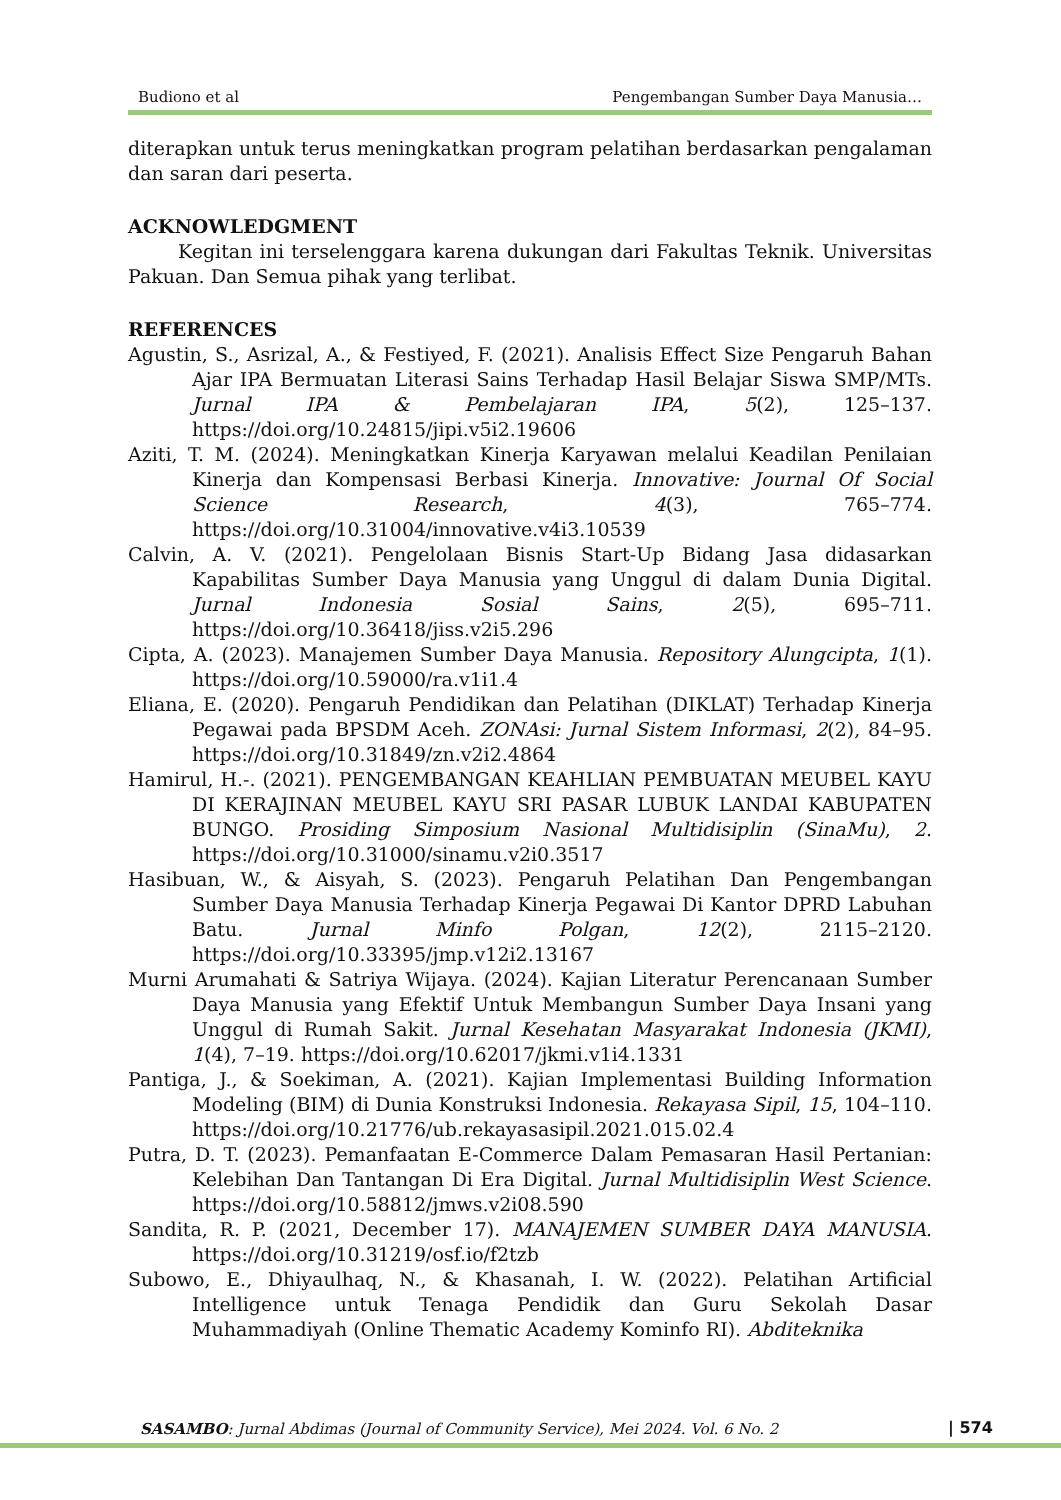Budiono et al Pengembangan Sumber Daya Manusia…
diterapkan untuk terus meningkatkan program pelatihan berdasarkan pengalaman dan saran dari peserta.
ACKNOWLEDGMENT
Kegitan ini terselenggara karena dukungan dari Fakultas Teknik. Universitas Pakuan. Dan Semua pihak yang terlibat.
REFERENCES
Agustin, S., Asrizal, A., & Festiyed, F. (2021). Analisis Effect Size Pengaruh Bahan Ajar IPA Bermuatan Literasi Sains Terhadap Hasil Belajar Siswa SMP/MTs. Jurnal IPA & Pembelajaran IPA, 5(2), 125–137. https://doi.org/10.24815/jipi.v5i2.19606
Aziti, T. M. (2024). Meningkatkan Kinerja Karyawan melalui Keadilan Penilaian Kinerja dan Kompensasi Berbasi Kinerja. Innovative: Journal Of Social Science Research, 4(3), 765–774. https://doi.org/10.31004/innovative.v4i3.10539
Calvin, A. V. (2021). Pengelolaan Bisnis Start-Up Bidang Jasa didasarkan Kapabilitas Sumber Daya Manusia yang Unggul di dalam Dunia Digital. Jurnal Indonesia Sosial Sains, 2(5), 695–711. https://doi.org/10.36418/jiss.v2i5.296
Cipta, A. (2023). Manajemen Sumber Daya Manusia. Repository Alungcipta, 1(1). https://doi.org/10.59000/ra.v1i1.4
Eliana, E. (2020). Pengaruh Pendidikan dan Pelatihan (DIKLAT) Terhadap Kinerja Pegawai pada BPSDM Aceh. ZONAsi: Jurnal Sistem Informasi, 2(2), 84–95. https://doi.org/10.31849/zn.v2i2.4864
Hamirul, H.-. (2021). PENGEMBANGAN KEAHLIAN PEMBUATAN MEUBEL KAYU DI KERAJINAN MEUBEL KAYU SRI PASAR LUBUK LANDAI KABUPATEN BUNGO. Prosiding Simposium Nasional Multidisiplin (SinaMu), 2. https://doi.org/10.31000/sinamu.v2i0.3517
Hasibuan, W., & Aisyah, S. (2023). Pengaruh Pelatihan Dan Pengembangan Sumber Daya Manusia Terhadap Kinerja Pegawai Di Kantor DPRD Labuhan Batu. Jurnal Minfo Polgan, 12(2), 2115–2120. https://doi.org/10.33395/jmp.v12i2.13167
Murni Arumahati & Satriya Wijaya. (2024). Kajian Literatur Perencanaan Sumber Daya Manusia yang Efektif Untuk Membangun Sumber Daya Insani yang Unggul di Rumah Sakit. Jurnal Kesehatan Masyarakat Indonesia (JKMI), 1(4), 7–19. https://doi.org/10.62017/jkmi.v1i4.1331
Pantiga, J., & Soekiman, A. (2021). Kajian Implementasi Building Information Modeling (BIM) di Dunia Konstruksi Indonesia. Rekayasa Sipil, 15, 104–110. https://doi.org/10.21776/ub.rekayasasipil.2021.015.02.4
Putra, D. T. (2023). Pemanfaatan E-Commerce Dalam Pemasaran Hasil Pertanian: Kelebihan Dan Tantangan Di Era Digital. Jurnal Multidisiplin West Science. https://doi.org/10.58812/jmws.v2i08.590
Sandita, R. P. (2021, December 17). MANAJEMEN SUMBER DAYA MANUSIA. https://doi.org/10.31219/osf.io/f2tzb
Subowo, E., Dhiyaulhaq, N., & Khasanah, I. W. (2022). Pelatihan Artificial Intelligence untuk Tenaga Pendidik dan Guru Sekolah Dasar Muhammadiyah (Online Thematic Academy Kominfo RI). Abditeknika
SASAMBO: Jurnal Abdimas (Journal of Community Service), Mei 2024. Vol. 6 No. 2 | 574